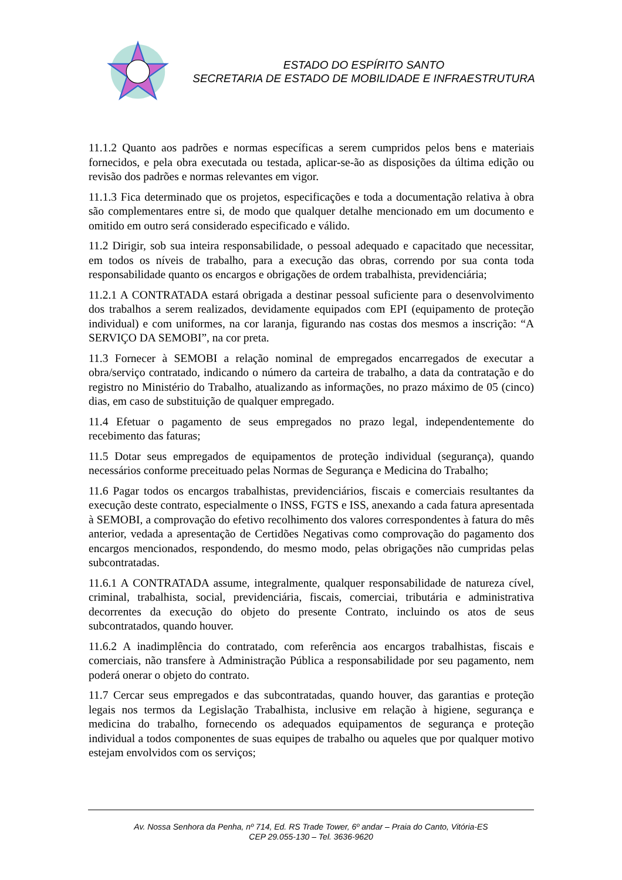ESTADO DO ESPÍRITO SANTO
SECRETARIA DE ESTADO DE MOBILIDADE E INFRAESTRUTURA
11.1.2 Quanto aos padrões e normas específicas a serem cumpridos pelos bens e materiais fornecidos, e pela obra executada ou testada, aplicar-se-ão as disposições da última edição ou revisão dos padrões e normas relevantes em vigor.
11.1.3 Fica determinado que os projetos, especificações e toda a documentação relativa à obra são complementares entre si, de modo que qualquer detalhe mencionado em um documento e omitido em outro será considerado especificado e válido.
11.2 Dirigir, sob sua inteira responsabilidade, o pessoal adequado e capacitado que necessitar, em todos os níveis de trabalho, para a execução das obras, correndo por sua conta toda responsabilidade quanto os encargos e obrigações de ordem trabalhista, previdenciária;
11.2.1 A CONTRATADA estará obrigada a destinar pessoal suficiente para o desenvolvimento dos trabalhos a serem realizados, devidamente equipados com EPI (equipamento de proteção individual) e com uniformes, na cor laranja, figurando nas costas dos mesmos a inscrição: “A SERVIÇO DA SEMOBI”, na cor preta.
11.3 Fornecer à SEMOBI a relação nominal de empregados encarregados de executar a obra/serviço contratado, indicando o número da carteira de trabalho, a data da contratação e do registro no Ministério do Trabalho, atualizando as informações, no prazo máximo de 05 (cinco) dias, em caso de substituição de qualquer empregado.
11.4 Efetuar o pagamento de seus empregados no prazo legal, independentemente do recebimento das faturas;
11.5 Dotar seus empregados de equipamentos de proteção individual (segurança), quando necessários conforme preceituado pelas Normas de Segurança e Medicina do Trabalho;
11.6 Pagar todos os encargos trabalhistas, previdenciários, fiscais e comerciais resultantes da execução deste contrato, especialmente o INSS, FGTS e ISS, anexando a cada fatura apresentada à SEMOBI, a comprovação do efetivo recolhimento dos valores correspondentes à fatura do mês anterior, vedada a apresentação de Certidões Negativas como comprovação do pagamento dos encargos mencionados, respondendo, do mesmo modo, pelas obrigações não cumpridas pelas subcontratadas.
11.6.1 A CONTRATADA assume, integralmente, qualquer responsabilidade de natureza cível, criminal, trabalhista, social, previdenciária, fiscais, comerciai, tributária e administrativa decorrentes da execução do objeto do presente Contrato, incluindo os atos de seus subcontratados, quando houver.
11.6.2 A inadimplência do contratado, com referência aos encargos trabalhistas, fiscais e comerciais, não transfere à Administração Pública a responsabilidade por seu pagamento, nem poderá onerar o objeto do contrato.
11.7 Cercar seus empregados e das subcontratadas, quando houver, das garantias e proteção legais nos termos da Legislação Trabalhista, inclusive em relação à higiene, segurança e medicina do trabalho, fornecendo os adequados equipamentos de segurança e proteção individual a todos componentes de suas equipes de trabalho ou aqueles que por qualquer motivo estejam envolvidos com os serviços;
Av. Nossa Senhora da Penha, nº 714, Ed. RS Trade Tower, 6º andar – Praia do Canto, Vitória-ES
CEP 29.055-130 – Tel. 3636-9620